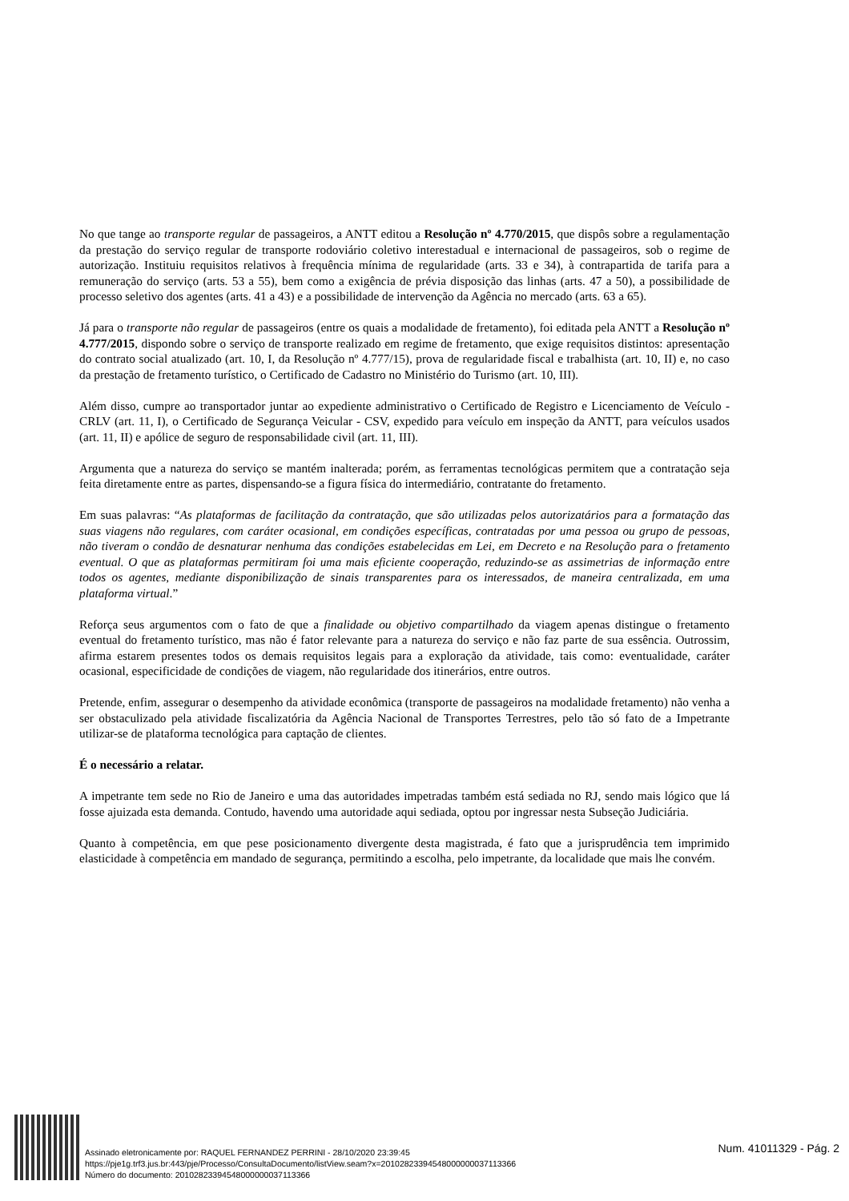No que tange ao transporte regular de passageiros, a ANTT editou a Resolução nº 4.770/2015, que dispôs sobre a regulamentação da prestação do serviço regular de transporte rodoviário coletivo interestadual e internacional de passageiros, sob o regime de autorização. Instituiu requisitos relativos à frequência mínima de regularidade (arts. 33 e 34), à contrapartida de tarifa para a remuneração do serviço (arts. 53 a 55), bem como a exigência de prévia disposição das linhas (arts. 47 a 50), a possibilidade de processo seletivo dos agentes (arts. 41 a 43) e a possibilidade de intervenção da Agência no mercado (arts. 63 a 65).
Já para o transporte não regular de passageiros (entre os quais a modalidade de fretamento), foi editada pela ANTT a Resolução nº 4.777/2015, dispondo sobre o serviço de transporte realizado em regime de fretamento, que exige requisitos distintos: apresentação do contrato social atualizado (art. 10, I, da Resolução nº 4.777/15), prova de regularidade fiscal e trabalhista (art. 10, II) e, no caso da prestação de fretamento turístico, o Certificado de Cadastro no Ministério do Turismo (art. 10, III).
Além disso, cumpre ao transportador juntar ao expediente administrativo o Certificado de Registro e Licenciamento de Veículo - CRLV (art. 11, I), o Certificado de Segurança Veicular - CSV, expedido para veículo em inspeção da ANTT, para veículos usados (art. 11, II) e apólice de seguro de responsabilidade civil (art. 11, III).
Argumenta que a natureza do serviço se mantém inalterada; porém, as ferramentas tecnológicas permitem que a contratação seja feita diretamente entre as partes, dispensando-se a figura física do intermediário, contratante do fretamento.
Em suas palavras: “As plataformas de facilitação da contratação, que são utilizadas pelos autorizatários para a formatação das suas viagens não regulares, com caráter ocasional, em condições específicas, contratadas por uma pessoa ou grupo de pessoas, não tiveram o condão de desnaturar nenhuma das condições estabelecidas em Lei, em Decreto e na Resolução para o fretamento eventual. O que as plataformas permitiram foi uma mais eficiente cooperação, reduzindo-se as assimetrias de informação entre todos os agentes, mediante disponibilização de sinais transparentes para os interessados, de maneira centralizada, em uma plataforma virtual.”
Reforça seus argumentos com o fato de que a finalidade ou objetivo compartilhado da viagem apenas distingue o fretamento eventual do fretamento turístico, mas não é fator relevante para a natureza do serviço e não faz parte de sua essência. Outrossim, afirma estarem presentes todos os demais requisitos legais para a exploração da atividade, tais como: eventualidade, caráter ocasional, especificidade de condições de viagem, não regularidade dos itinerários, entre outros.
Pretende, enfim, assegurar o desempenho da atividade econômica (transporte de passageiros na modalidade fretamento) não venha a ser obstaculizado pela atividade fiscalizatória da Agência Nacional de Transportes Terrestres, pelo tão só fato de a Impetrante utilizar-se de plataforma tecnológica para captação de clientes.
É o necessário a relatar.
A impetrante tem sede no Rio de Janeiro e uma das autoridades impetradas também está sediada no RJ, sendo mais lógico que lá fosse ajuizada esta demanda. Contudo, havendo uma autoridade aqui sediada, optou por ingressar nesta Subseção Judiciária.
Quanto à competência, em que pese posicionamento divergente desta magistrada, é fato que a jurisprudência tem imprimido elasticidade à competência em mandado de segurança, permitindo a escolha, pelo impetrante, da localidade que mais lhe convém.
Assinado eletronicamente por: RAQUEL FERNANDEZ PERRINI - 28/10/2020 23:39:45
https://pje1g.trf3.jus.br:443/pje/Processo/ConsultaDocumento/listView.seam?x=20102823394548000000037113366
Número do documento: 20102823394548000000037113366
Num. 41011329 - Pág. 2